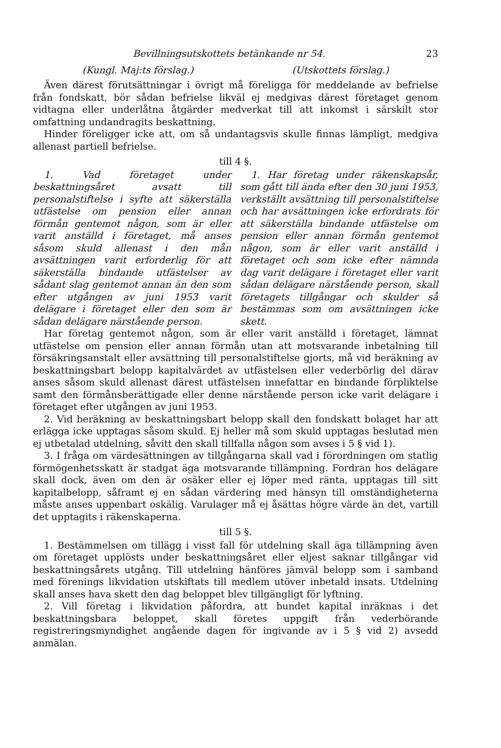Bevillningsutskottets betänkande nr 54. 23
(Kungl. Maj:ts förslag.) (Utskottets förslag.)
Även därest förutsättningar i övrigt må föreligga för meddelande av befrielse från fondskatt, bör sådan befrielse likväl ej medgivas därest företaget genom vidtagna eller underlåtna åtgärder medverkat till att inkomst i särskilt stor omfattning undandragits beskattning.
Hinder föreligger icke att, om så undantagsvis skulle finnas lämpligt, medgiva allenast partiell befrielse.
till 4 §.
1. Vad företaget under beskattningsåret avsatt till personalstiftelse i syfte att säkerställa utfästelse om pension eller annan förmån gentemot någon, som är eller varit anställd i företaget, må anses såsom skuld allenast i den mån avsättningen varit erforderlig för att säkerställa bindande utfästelser av sådant slag gentemot annan än den som efter utgången av juni 1953 varit delägare i företaget eller den som är sådan delägare närstående person.
1. Har företag under räkenskapsår, som gått till ända efter den 30 juni 1953, verkställt avsättning till personalstiftelse och har avsättningen icke erfordrats för att säkerställa bindande utfästelse om pension eller annan förmån gentemot någon, som är eller varit anställd i företaget och som icke efter nämnda dag varit delägare i företaget eller varit sådan delägare närstående person, skall företagets tillgångar och skulder så bestämmas som om avsättningen icke skett.
Har företag gentemot någon, som är eller varit anställd i företaget, lämnat utfästelse om pension eller annan förmån utan att motsvarande inbetalning till försäkringsanstalt eller avsättning till personalstiftelse gjorts, må vid beräkning av beskattningsbart belopp kapitalvärdet av utfästelsen eller vederbörlig del därav anses såsom skuld allenast därest utfästelsen innefattar en bindande förpliktelse samt den förmånsberättigade eller denne närstående person icke varit delägare i företaget efter utgången av juni 1953.
2. Vid beräkning av beskattningsbart belopp skall den fondskatt bolaget har att erlägga icke upptagas såsom skuld. Ej heller må som skuld upptagas beslutad men ej utbetalad utdelning, såvitt den skall tillfalla någon som avses i 5 § vid 1).
3. I fråga om värdesättningen av tillgångarna skall vad i förordningen om statlig förmögenhetsskatt är stadgat äga motsvarande tillämpning. Fordran hos delägare skall dock, även om den är osäker eller ej löper med ränta, upptagas till sitt kapitalbelopp, såframt ej en sådan värdering med hänsyn till omständigheterna måste anses uppenbart oskälig. Varulager må ej åsättas högre värde än det, vartill det upptagits i räkenskaperna.
till 5 §.
1. Bestämmelsen om tillägg i visst fall för utdelning skall äga tillämpning även om företaget upplösts under beskattningsåret eller eljest saknar tillgångar vid beskattningsårets utgång. Till utdelning hänföres jämväl belopp som i samband med förenings likvidation utskiftats till medlem utöver inbetald insats. Utdelning skall anses hava skett den dag beloppet blev tillgängligt för lyftning.
2. Vill företag i likvidation påfordra, att bundet kapital inräknas i det beskattningsbara beloppet, skall företes uppgift från vederbörande registreringsmyndighet angående dagen för ingivande av i 5 § vid 2) avsedd anmälan.